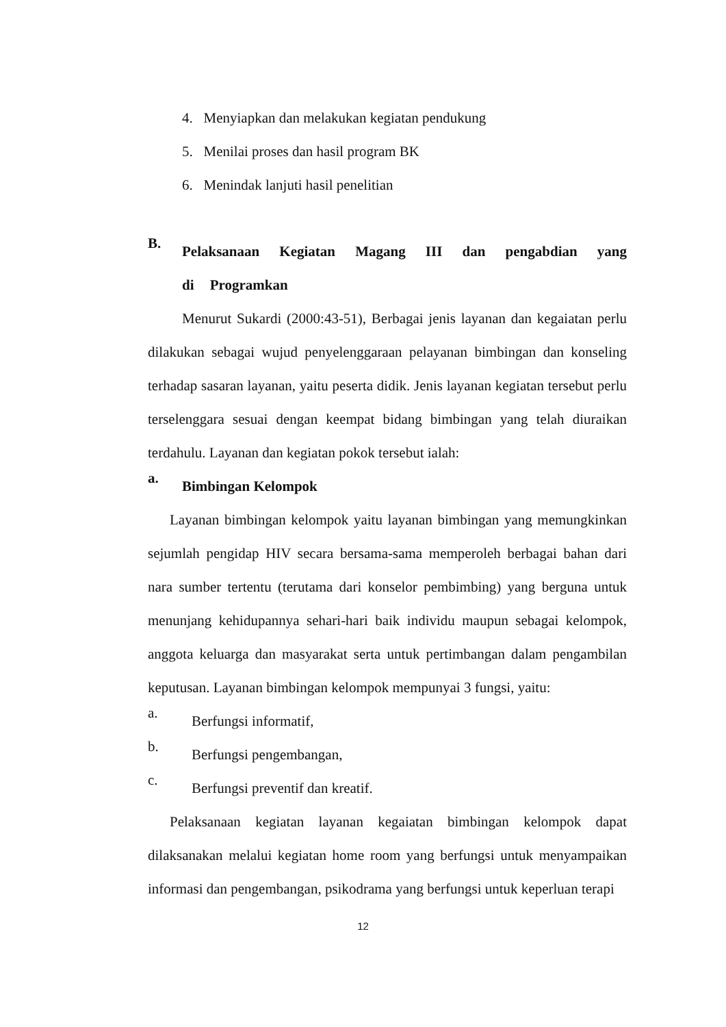4. Menyiapkan dan melakukan kegiatan pendukung
5. Menilai proses dan hasil program BK
6. Menindak lanjuti hasil penelitian
B.
Pelaksanaan Kegiatan Magang III dan pengabdian yang di Programkan
Menurut Sukardi (2000:43-51), Berbagai jenis layanan dan kegaiatan perlu dilakukan sebagai wujud penyelenggaraan pelayanan bimbingan dan konseling terhadap sasaran layanan, yaitu peserta didik. Jenis layanan kegiatan tersebut perlu terselenggara sesuai dengan keempat bidang bimbingan yang telah diuraikan terdahulu. Layanan dan kegiatan pokok tersebut ialah:
a.
Bimbingan Kelompok
Layanan bimbingan kelompok yaitu layanan bimbingan yang memungkinkan sejumlah pengidap HIV secara bersama-sama memperoleh berbagai bahan dari nara sumber tertentu (terutama dari konselor pembimbing) yang berguna untuk menunjang kehidupannya sehari-hari baik individu maupun sebagai kelompok, anggota keluarga dan masyarakat serta untuk pertimbangan dalam pengambilan keputusan. Layanan bimbingan kelompok mempunyai 3 fungsi, yaitu:
a.
Berfungsi informatif,
b.
Berfungsi pengembangan,
c.
Berfungsi preventif dan kreatif.
Pelaksanaan kegiatan layanan kegaiatan bimbingan kelompok dapat dilaksanakan melalui kegiatan home room yang berfungsi untuk menyampaikan informasi dan pengembangan, psikodrama yang berfungsi untuk keperluan terapi
12